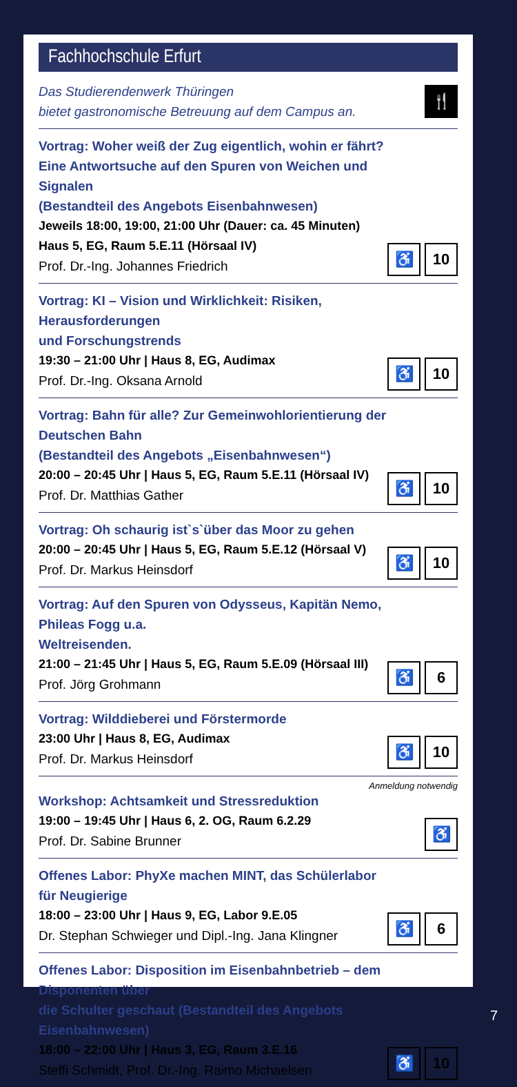Fachhochschule Erfurt
Das Studierendenwerk Thüringen
bietet gastronomische Betreuung auf dem Campus an.
🍴
Vortrag: Woher weiß der Zug eigentlich, wohin er fährt?
Eine Antwortsuche auf den Spuren von Weichen und Signalen
(Bestandteil des Angebots Eisenbahnwesen)
Jeweils 18:00, 19:00, 21:00 Uhr (Dauer: ca. 45 Minuten)
Haus 5, EG, Raum 5.E.11 (Hörsaal IV)
Prof. Dr.-Ing. Johannes Friedrich
♿ 10
Vortrag: KI – Vision und Wirklichkeit: Risiken, Herausforderungen
und Forschungstrends
19:30 – 21:00 Uhr | Haus 8, EG, Audimax
Prof. Dr.-Ing. Oksana Arnold
♿ 10
Vortrag: Bahn für alle? Zur Gemeinwohlorientierung der Deutschen Bahn
(Bestandteil des Angebots „Eisenbahnwesen“)
20:00 – 20:45 Uhr | Haus 5, EG, Raum 5.E.11 (Hörsaal IV)
Prof. Dr. Matthias Gather
♿ 10
Vortrag: Oh schaurig ist`s`über das Moor zu gehen
20:00 – 20:45 Uhr | Haus 5, EG, Raum 5.E.12 (Hörsaal V)
Prof. Dr. Markus Heinsdorf
♿ 10
Vortrag: Auf den Spuren von Odysseus, Kapitän Nemo, Phileas Fogg u.a.
Weltreisenden.
21:00 – 21:45 Uhr | Haus 5, EG, Raum 5.E.09 (Hörsaal III)
Prof. Jörg Grohmann
♿ 6
Vortrag: Wilddieberei und Förstermorde
23:00 Uhr | Haus 8, EG, Audimax
Prof. Dr. Markus Heinsdorf
♿ 10
Anmeldung notwendig
Workshop: Achtsamkeit und Stressreduktion
19:00 – 19:45 Uhr | Haus 6, 2. OG, Raum 6.2.29
Prof. Dr. Sabine Brunner
♿
Offenes Labor: PhyXe machen MINT, das Schülerlabor für Neugierige
18:00 – 23:00 Uhr | Haus 9, EG, Labor 9.E.05
Dr. Stephan Schwieger und Dipl.-Ing. Jana Klingner
♿ 6
Offenes Labor: Disposition im Eisenbahnbetrieb – dem Disponenten über
die Schulter geschaut (Bestandteil des Angebots Eisenbahnwesen)
18:00 – 22:00 Uhr | Haus 3, EG, Raum 3.E.16
Steffi Schmidt, Prof. Dr.-Ing. Raimo Michaelsen
♿ 10
7